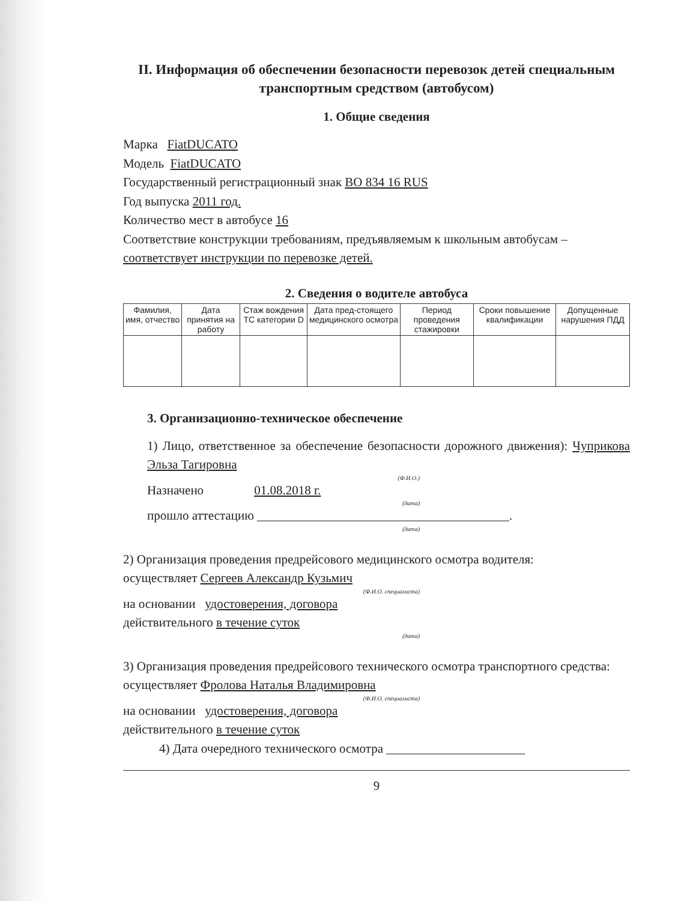II. Информация об обеспечении безопасности перевозок детей специальным транспортным средством (автобусом)
1. Общие сведения
Марка FiatDUCATO
Модель FiatDUCATO
Государственный регистрационный знак ВО 834 16 RUS
Год выпуска 2011 год.
Количество мест в автобусе 16
Соответствие конструкции требованиям, предъявляемым к школьным автобусам – соответствует инструкции по перевозке детей.
2. Сведения о водителе автобуса
| Фамилия, имя, отчество | Дата принятия на работу | Стаж вождения ТС категории D | Дата пред-стоящего медицинского осмотра | Период проведения стажировки | Сроки повышение квалификации | Допущенные нарушения ПДД |
| --- | --- | --- | --- | --- | --- | --- |
3. Организационно-техническое обеспечение
1) Лицо, ответственное за обеспечение безопасности дорожного движения): Чуприкова Эльза Тагировна
(Ф.И.О.)
Назначено 01.08.2018 г.
(дата)
прошло аттестацию ________________________________________.
(дата)
2) Организация проведения предрейсового медицинского осмотра водителя:
осуществляет Сергеев Александр Кузьмич
(Ф.И.О. специалиста)
на основании удостоверения, договора
действительного в течение суток
(дата)
3) Организация проведения предрейсового технического осмотра транспортного средства:
осуществляет Фролова Наталья Владимировна
(Ф.И.О. специалиста)
на основании удостоверения, договора
действительного в течение суток
4) Дата очередного технического осмотра ______________________
9